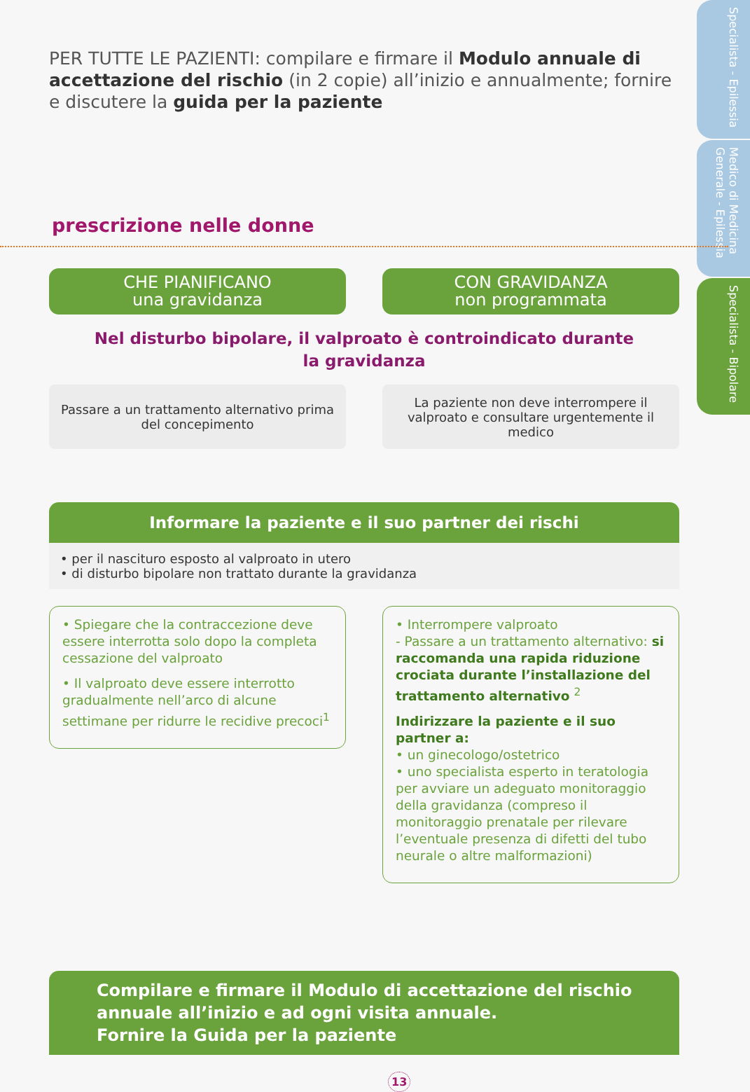Specialista - Epilessia
Medico di Medicina Generale - Epilessia
Specialista - Bipolare
PER TUTTE LE PAZIENTI: compilare e firmare il Modulo annuale di accettazione del rischio (in 2 copie) all’inizio e annualmente; fornire e discutere la guida per la paziente
prescrizione nelle donne
CHE PIANIFICANO
una gravidanza
CON GRAVIDANZA
non programmata
Nel disturbo bipolare, il valproato è controindicato durante
la gravidanza
Passare a un trattamento alternativo prima del concepimento
La paziente non deve interrompere il valproato e consultare urgentemente il medico
Informare la paziente e il suo partner dei rischi
• per il nascituro esposto al valproato in utero
• di disturbo bipolare non trattato durante la gravidanza
• Spiegare che la contraccezione deve essere interrotta solo dopo la completa cessazione del valproato
• Il valproato deve essere interrotto gradualmente nell’arco di alcune settimane per ridurre le recidive precoci<sup>1</sup>
• Interrompere valproato
- Passare a un trattamento alternativo: si raccomanda una rapida riduzione crociata durante l’installazione del trattamento alternativo <sup>2</sup>
Indirizzare la paziente e il suo partner a:
• un ginecologo/ostetrico
• uno specialista esperto in teratologia per avviare un adeguato monitoraggio della gravidanza (compreso il monitoraggio prenatale per rilevare l’eventuale presenza di difetti del tubo neurale o altre malformazioni)
Compilare e firmare il Modulo di accettazione del rischio annuale all’inizio e ad ogni visita annuale.
Fornire la Guida per la paziente
13